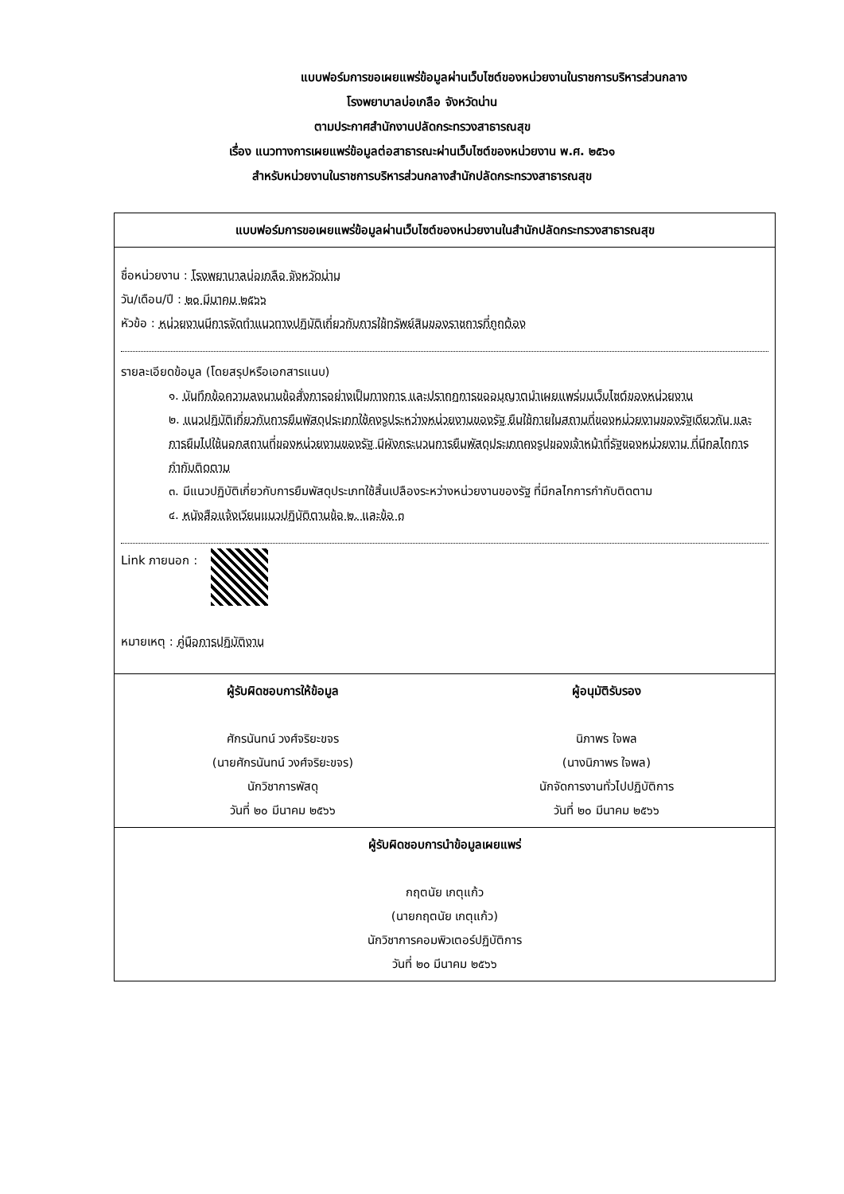แบบฟอร์มการขอเผยแพร่ข้อมูลผ่านเว็บไซต์ของหน่วยงานในราชการบริหารส่วนกลาง
โรงพยาบาลบ่อเกลือ จังหวัดน่าน
ตามประกาศสำนักงานปลัดกระทรวงสาธารณสุข
เรื่อง แนวทางการเผยแพร่ข้อมูลต่อสาธารณะผ่านเว็บไซต์ของหน่วยงาน พ.ศ. ๒๕๖๑
สำหรับหน่วยงานในราชการบริหารส่วนกลางสำนักปลัดกระทรวงสาธารณสุข
| แบบฟอร์มการขอเผยแพร่ข้อมูลผ่านเว็บไซต์ของหน่วยงานในสำนักปลัดกระทรวงสาธารณสุข |
| --- |
| ชื่อหน่วยงาน : โรงพยาบาลบ่อเกลือ จังหวัดน่าน วัน/เดือน/ปี : ๒๐ มีนาคม ๒๕๖๖ หัวข้อ : หน่วยงานมีการจัดทำแนวทางปฏิบัติเกี่ยวกับการใช้ทรัพย์สินของราชการที่ถูกต้อง รายละเอียดข้อมูล (โดยสรุปหรือเอกสารแนบ) ๑. บันทึกข้อความลงนามข้อสั่งการอย่างเป็นทางการ และปรากฏการขออนุญาตนำเผยแพร่บนเว็บไซต์ของหน่วยงาน ๒. แนวปฏิบัติเกี่ยวกับการยืมพัสดุประเภทใช้คงรูประหว่างหน่วยงานของรัฐ ยืมใช้ภายในสถานที่ของหน่วยงานของรัฐเดียวกัน และการยืมไปใช้นอกสถานที่ของหน่วยงานของรัฐ มีผังกระบวนการยืมพัสดุประเภทคงรูปของเจ้าหน้าที่รัฐของหน่วยงาน ที่มีกลไกการกำกับติดตาม ๓. มีแนวปฏิบัติเกี่ยวกับการยืมพัสดุประเภทใช้สิ้นเปลืองระหว่างหน่วยงานของรัฐ ที่มีกลไกการกำกับติดตาม ๔. หนังสือแจ้งเวียนแนวปฏิบัติตามข้อ ๒. และข้อ ๓ Link ภายนอก : หมายเหตุ : คู่มือการปฏิบัติงาน |
| ผู้รับผิดชอบการให้ข้อมูล ศักรนันทน์ วงศ์จริยะขจร (นายศักรนันทน์ วงศ์จริยะขจร) นักวิชาการพัสดุ วันที่ ๒๐ มีนาคม ๒๕๖๖ ผู้อนุมัติรับรอง นิภาพร ใจพล (นางนิภาพร ใจพล) นักจัดการงานทั่วไปปฏิบัติการ วันที่ ๒๐ มีนาคม ๒๕๖๖ |
| ผู้รับผิดชอบการนำข้อมูลเผยแพร่ กฤตนัย เกตุแก้ว (นายกฤตนัย เกตุแก้ว) นักวิชาการคอมพิวเตอร์ปฏิบัติการ วันที่ ๒๐ มีนาคม ๒๕๖๖ |